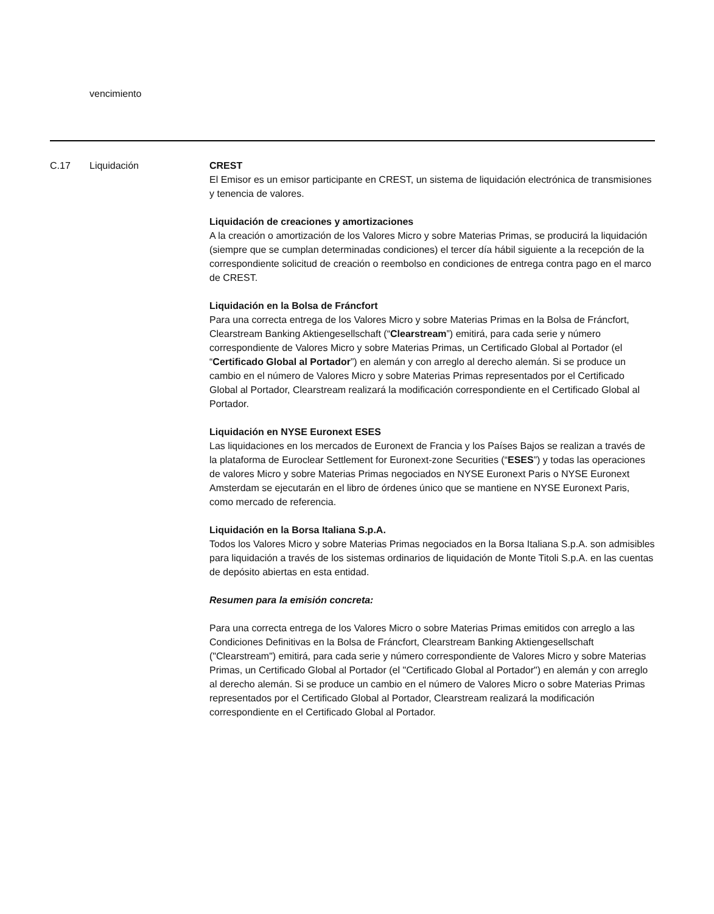vencimiento
C.17 Liquidación CREST
El Emisor es un emisor participante en CREST, un sistema de liquidación electrónica de transmisiones y tenencia de valores.
Liquidación de creaciones y amortizaciones
A la creación o amortización de los Valores Micro y sobre Materias Primas, se producirá la liquidación (siempre que se cumplan determinadas condiciones) el tercer día hábil siguiente a la recepción de la correspondiente solicitud de creación o reembolso en condiciones de entrega contra pago en el marco de CREST.
Liquidación en la Bolsa de Fráncfort
Para una correcta entrega de los Valores Micro y sobre Materias Primas en la Bolsa de Fráncfort, Clearstream Banking Aktiengesellschaft (“Clearstream”) emitirá, para cada serie y número correspondiente de Valores Micro y sobre Materias Primas, un Certificado Global al Portador (el “Certificado Global al Portador”) en alemán y con arreglo al derecho alemán. Si se produce un cambio en el número de Valores Micro y sobre Materias Primas representados por el Certificado Global al Portador, Clearstream realizará la modificación correspondiente en el Certificado Global al Portador.
Liquidación en NYSE Euronext ESES
Las liquidaciones en los mercados de Euronext de Francia y los Países Bajos se realizan a través de la plataforma de Euroclear Settlement for Euronext-zone Securities (“ESES”) y todas las operaciones de valores Micro y sobre Materias Primas negociados en NYSE Euronext Paris o NYSE Euronext Amsterdam se ejecutarán en el libro de órdenes único que se mantiene en NYSE Euronext Paris, como mercado de referencia.
Liquidación en la Borsa Italiana S.p.A.
Todos los Valores Micro y sobre Materias Primas negociados en la Borsa Italiana S.p.A. son admisibles para liquidación a través de los sistemas ordinarios de liquidación de Monte Titoli S.p.A. en las cuentas de depósito abiertas en esta entidad.
Resumen para la emisión concreta:
Para una correcta entrega de los Valores Micro o sobre Materias Primas emitidos con arreglo a las Condiciones Definitivas en la Bolsa de Fráncfort, Clearstream Banking Aktiengesellschaft ("Clearstream") emitirá, para cada serie y número correspondiente de Valores Micro y sobre Materias Primas, un Certificado Global al Portador (el "Certificado Global al Portador") en alemán y con arreglo al derecho alemán. Si se produce un cambio en el número de Valores Micro o sobre Materias Primas representados por el Certificado Global al Portador, Clearstream realizará la modificación correspondiente en el Certificado Global al Portador.